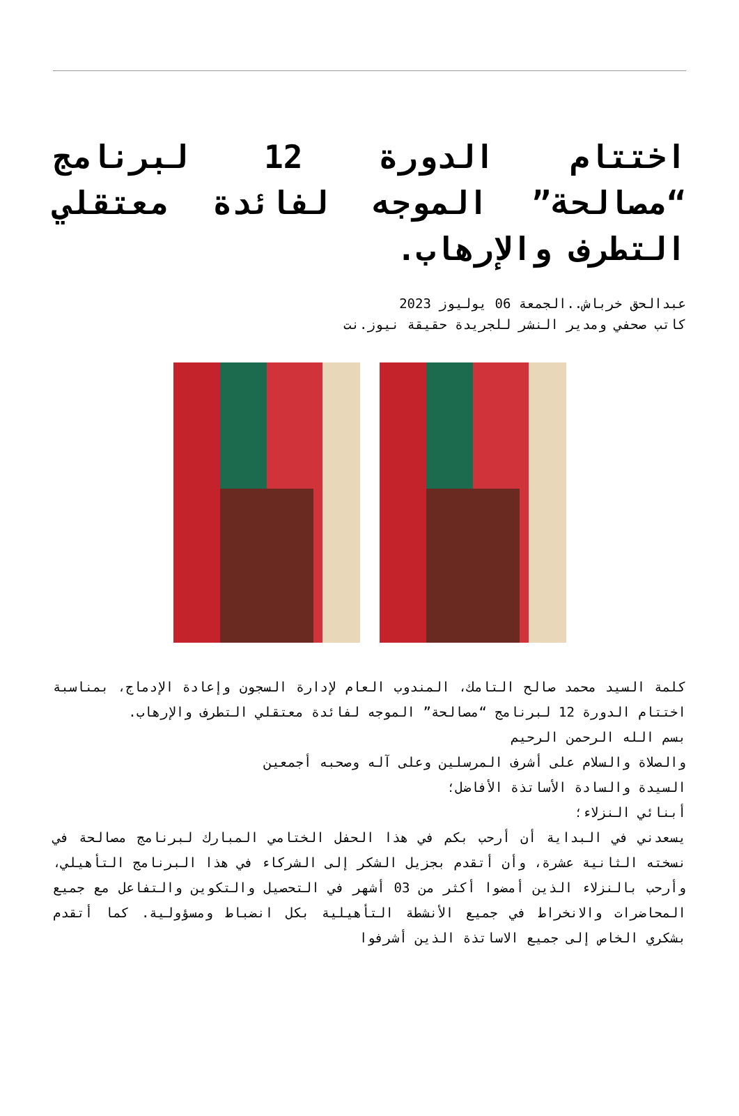اختتام الدورة 12 لبرنامج “مصالحة” الموجه لفائدة معتقلي التطرف والإرهاب.
عبدالحق خرباش..الجمعة 06 يوليوز 2023
كاتب صحفي ومدير النشر للجريدة حقيقة نيوز.نت
كلمة السيد محمد صالح التامك، المندوب العام لإدارة السجون وإعادة الإدماج، بمناسبة اختتام الدورة 12 لبرنامج “مصالحة” الموجه لفائدة معتقلي التطرف والإرهاب.
بسم الله الرحمن الرحيم
والصلاة والسلام على أشرف المرسلين وعلى آله وصحبه أجمعين
السيدة والسادة الأساتذة الأفاضل؛
أبنائي النزلاء؛
يسعدني في البداية أن أرحب بكم في هذا الحفل الختامي المبارك لبرنامج مصالحة في نسخته الثانية عشرة، وأن أتقدم بجزيل الشكر إلى الشركاء في هذا البرنامج التأهيلي، وأرحب بالنزلاء الذين أمضوا أكثر من 03 أشهر في التحصيل والتكوين والتفاعل مع جميع المحاضرات والانخراط في جميع الأنشطة التأهيلية بكل انضباط ومسؤولية. كما أتقدم بشكري الخاص إلى جميع الاساتذة الذين أشرفوا